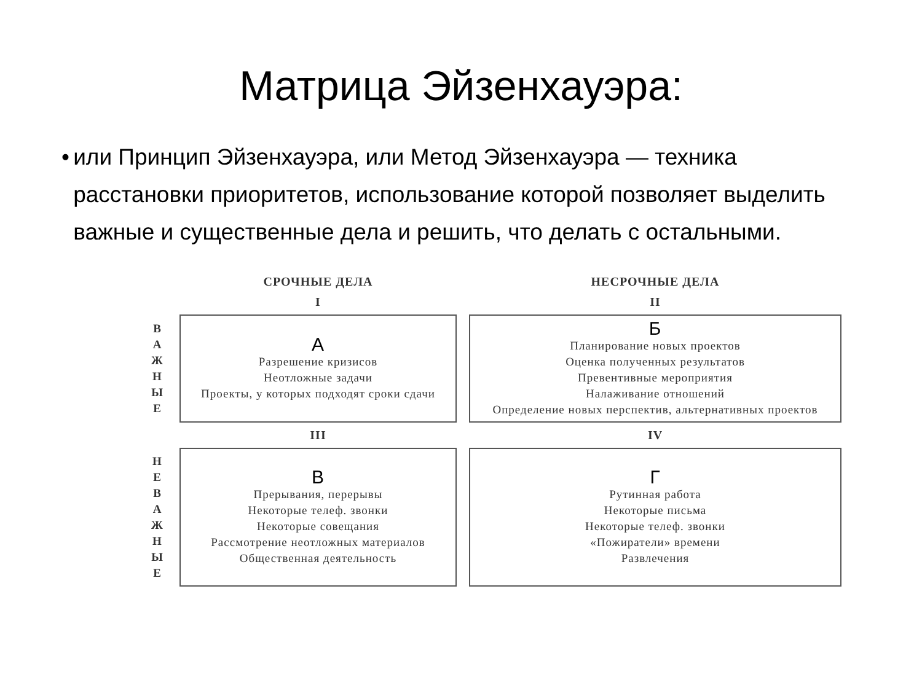Матрица Эйзенхауэра:
• или Принцип Эйзенхауэра, или Метод Эйзенхауэра — техника расстановки приоритетов, использование которой позволяет выделить важные и существенные дела и решить, что делать с остальными.
| | СРОЧНЫЕ ДЕЛА | НЕСРОЧНЫЕ ДЕЛА |
| | I | II |
| В А Ж Н Ы Е | А Разрешение кризисов Неотложные задачи Проекты, у которых подходят сроки сдачи | Б Планирование новых проектов Оценка полученных результатов Превентивные мероприятия Налаживание отношений Определение новых перспектив, альтернативных проектов |
| | III | IV |
| Н Е В А Ж Н Ы Е | В Прерывания, перерывы Некоторые телеф. звонки Некоторые совещания Рассмотрение неотложных материалов Общественная деятельность | Г Рутинная работа Некоторые письма Некоторые телеф. звонки «Пожиратели» времени Развлечения |